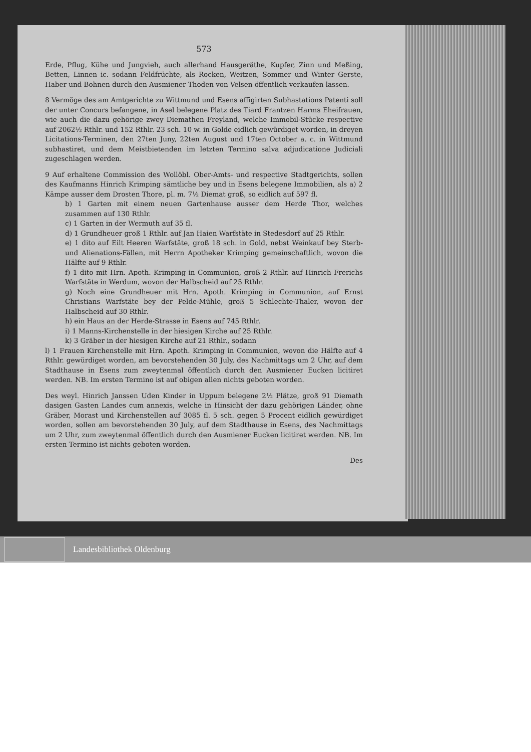573
Erde, Pflug, Kühe und Jungvieh, auch allerhand Hausgeräthe, Kupfer, Zinn und Meßing, Betten, Linnen ic. sodann Feldfrüchte, als Rocken, Weitzen, Sommer und Winter Gerste, Haber und Bohnen durch den Ausmiener Thoden von Velsen öffentlich verkaufen lassen.
8 Vermöge des am Amtgerichte zu Wittmund und Esens affigirten Subhastations Patenti soll der unter Concurs befangene, in Asel belegene Platz des Tiard Frantzen Harms Eheifrauen, wie auch die dazu gehörige zwey Diemathen Freyland, welche Immobil-Stücke respective auf 2062½ Rthlr. und 152 Rthlr. 23 sch. 10 w. in Golde eidlich gewürdiget worden, in dreyen Licitations-Terminen, den 27ten Juny, 22ten August und 17ten October a. c. in Wittmund subhastiret, und dem Meistbietenden im letzten Termino salva adjudicatione Judiciali zugeschlagen werden.
9 Auf erhaltene Commission des Wollöbl. Ober-Amts- und respective Stadtgerichts, sollen des Kaufmanns Hinrich Krimping sämtliche bey und in Esens belegene Immobilien, als a) 2 Kämpe ausser dem Drosten Thore, pl. m. 7½ Diemat groß, so eidlich auf 597 fl.
b) 1 Garten mit einem neuen Gartenhause ausser dem Herde Thor, welches zusammen auf 130 Rthlr.
c) 1 Garten in der Wermuth auf 35 fl.
d) 1 Grundheuer groß 1 Rthlr. auf Jan Haien Warfstäte in Stedesdorf auf 25 Rthlr.
e) 1 dito auf Eilt Heeren Warfstäte, groß 18 sch. in Gold, nebst Weinkauf bey Sterb- und Alienations-Fällen, mit Herrn Apotheker Krimping gemeinschaftlich, wovon die Hälfte auf 9 Rthlr.
f) 1 dito mit Hrn. Apoth. Krimping in Communion, groß 2 Rthlr. auf Hinrich Frerichs Warfstäte in Werdum, wovon der Halbscheid auf 25 Rthlr.
g) Noch eine Grundheuer mit Hrn. Apoth. Krimping in Communion, auf Ernst Christians Warfstäte bey der Pelde-Mühle, groß 5 Schlechte-Thaler, wovon der Halbscheid auf 30 Rthlr.
h) ein Haus an der Herde-Strasse in Esens auf 745 Rthlr.
i) 1 Manns-Kirchenstelle in der hiesigen Kirche auf 25 Rthlr.
k) 3 Gräber in der hiesigen Kirche auf 21 Rthlr., sodann
l) 1 Frauen Kirchenstelle mit Hrn. Apoth. Krimping in Communion, wovon die Hälfte auf 4 Rthlr. gewürdiget worden, am bevorstehenden 30 July, des Nachmittags um 2 Uhr, auf dem Stadthause in Esens zum zweytenmal öffentlich durch den Ausmiener Eucken licitiret werden. NB. Im ersten Termino ist auf obigen allen nichts geboten worden.
Des weyl. Hinrich Janssen Uden Kinder in Uppum belegene 2½ Plätze, groß 91 Diemath dasigen Gasten Landes cum annexis, welche in Hinsicht der dazu gehörigen Länder, ohne Gräber, Morast und Kirchenstellen auf 3085 fl. 5 sch. gegen 5 Procent eidlich gewürdiget worden, sollen am bevorstehenden 30 July, auf dem Stadthause in Esens, des Nachmittags um 2 Uhr, zum zweytenmal öffentlich durch den Ausmiener Eucken licitiret werden. NB. Im ersten Termino ist nichts geboten worden.
Des
Landesbibliothek Oldenburg